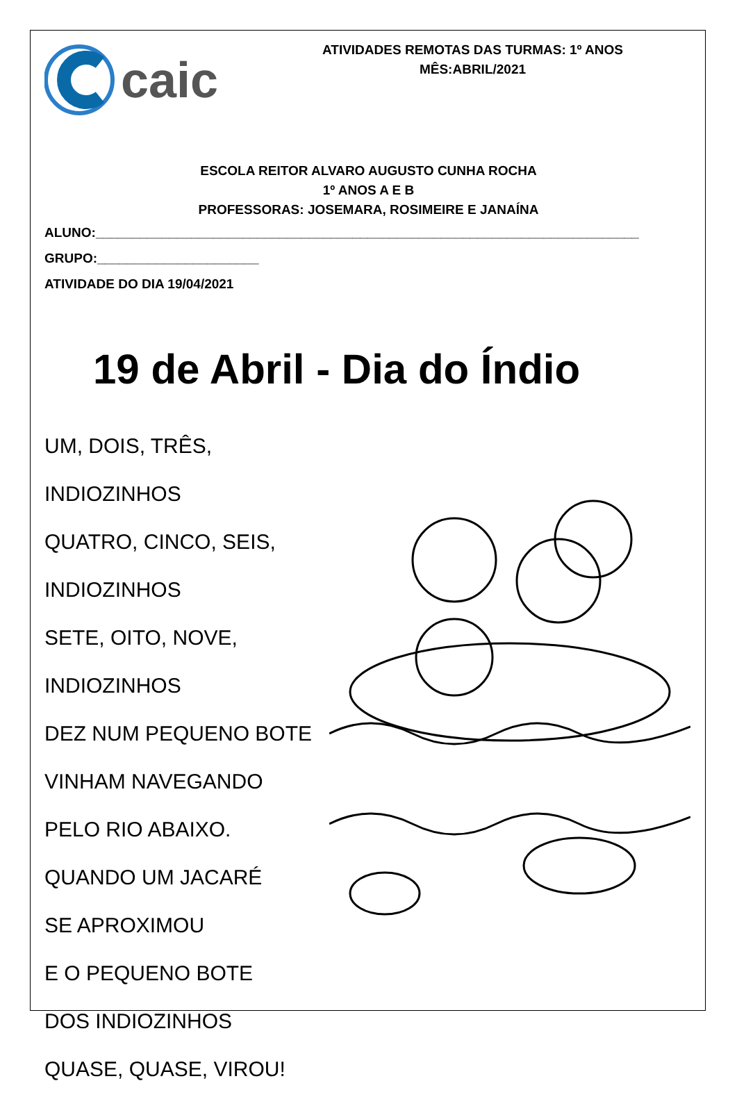caic
ATIVIDADES REMOTAS DAS TURMAS: 1º ANOS
MÊS:ABRIL/2021
ESCOLA REITOR ALVARO AUGUSTO CUNHA ROCHA
1º ANOS A E B
PROFESSORAS: JOSEMARA, ROSIMEIRE E JANAÍNA
ALUNO:__________________________________________________________________________
GRUPO:______________________
ATIVIDADE DO DIA 19/04/2021
19 de Abril - Dia do Índio
UM, DOIS, TRÊS,
INDIOZINHOS
QUATRO, CINCO, SEIS,
INDIOZINHOS
SETE, OITO, NOVE,
INDIOZINHOS
DEZ NUM PEQUENO BOTE
VINHAM NAVEGANDO
PELO RIO ABAIXO.
QUANDO UM JACARÉ
SE APROXIMOU
E O PEQUENO BOTE
DOS INDIOZINHOS
QUASE, QUASE, VIROU!